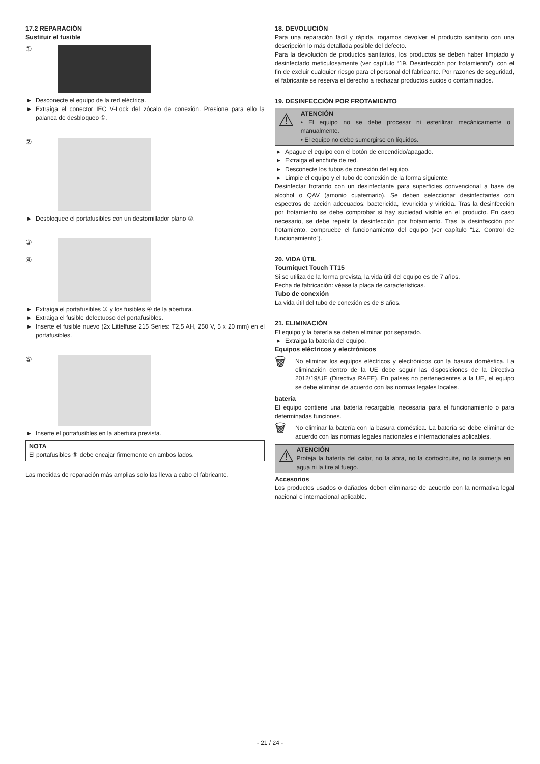17.2 REPARACIÓN
Sustituir el fusible
①
▶ Desconecte el equipo de la red eléctrica.
▶ Extraiga el conector IEC V-Lock del zócalo de conexión. Presione para ello la palanca de desbloqueo ①.
②
▶ Desbloquee el portafusibles con un destornillador plano ②.
③
④
▶ Extraiga el portafusibles ③ y los fusibles ④ de la abertura.
▶ Extraiga el fusible defectuoso del portafusibles.
▶ Inserte el fusible nuevo (2x Littelfuse 215 Series: T2,5 AH, 250 V, 5 x 20 mm) en el portafusibles.
⑤
▶ Inserte el portafusibles en la abertura prevista.
NOTA
El portafusibles ⑤ debe encajar firmemente en ambos lados.
Las medidas de reparación más amplias solo las lleva a cabo el fabricante.
18. DEVOLUCIÓN
Para una reparación fácil y rápida, rogamos devolver el producto sanitario con una descripción lo más detallada posible del defecto.
Para la devolución de productos sanitarios, los productos se deben haber limpiado y desinfectado meticulosamente (ver capítulo “19. Desinfección por frotamiento”), con el fin de excluir cualquier riesgo para el personal del fabricante. Por razones de seguridad, el fabricante se reserva el derecho a rechazar productos sucios o contaminados.
19. DESINFECCIÓN POR FROTAMIENTO
⚠
ATENCIÓN
• El equipo no se debe procesar ni esterilizar mecánicamente o manualmente.
• El equipo no debe sumergirse en líquidos.
▶ Apague el equipo con el botón de encendido/apagado.
▶ Extraiga el enchufe de red.
▶ Desconecte los tubos de conexión del equipo.
▶ Limpie el equipo y el tubo de conexión de la forma siguiente:
Desinfectar frotando con un desinfectante para superficies convencional a base de alcohol o QAV (amonio cuaternario). Se deben seleccionar desinfectantes con espectros de acción adecuados: bactericida, levuricida y viricida. Tras la desinfección por frotamiento se debe comprobar si hay suciedad visible en el producto. En caso necesario, se debe repetir la desinfección por frotamiento. Tras la desinfección por frotamiento, compruebe el funcionamiento del equipo (ver capítulo “12. Control de funcionamiento”).
20. VIDA ÚTIL
Tourniquet Touch TT15
Si se utiliza de la forma prevista, la vida útil del equipo es de 7 años.
Fecha de fabricación: véase la placa de características.
Tubo de conexión
La vida útil del tubo de conexión es de 8 años.
21. ELIMINACIÓN
El equipo y la batería se deben eliminar por separado.
▶ Extraiga la batería del equipo.
Equipos eléctricos y electrónicos
🗑
No eliminar los equipos eléctricos y electrónicos con la basura doméstica. La eliminación dentro de la UE debe seguir las disposiciones de la Directiva 2012/19/UE (Directiva RAEE). En países no pertenecientes a la UE, el equipo se debe eliminar de acuerdo con las normas legales locales.
batería
El equipo contiene una batería recargable, necesaria para el funcionamiento o para determinadas funciones.
🗑
No eliminar la batería con la basura doméstica. La batería se debe eliminar de acuerdo con las normas legales nacionales e internacionales aplicables.
⚠
ATENCIÓN
Proteja la batería del calor, no la abra, no la cortocircuite, no la sumerja en agua ni la tire al fuego.
Accesorios
Los productos usados o dañados deben eliminarse de acuerdo con la normativa legal nacional e internacional aplicable.
- 21 / 24 -